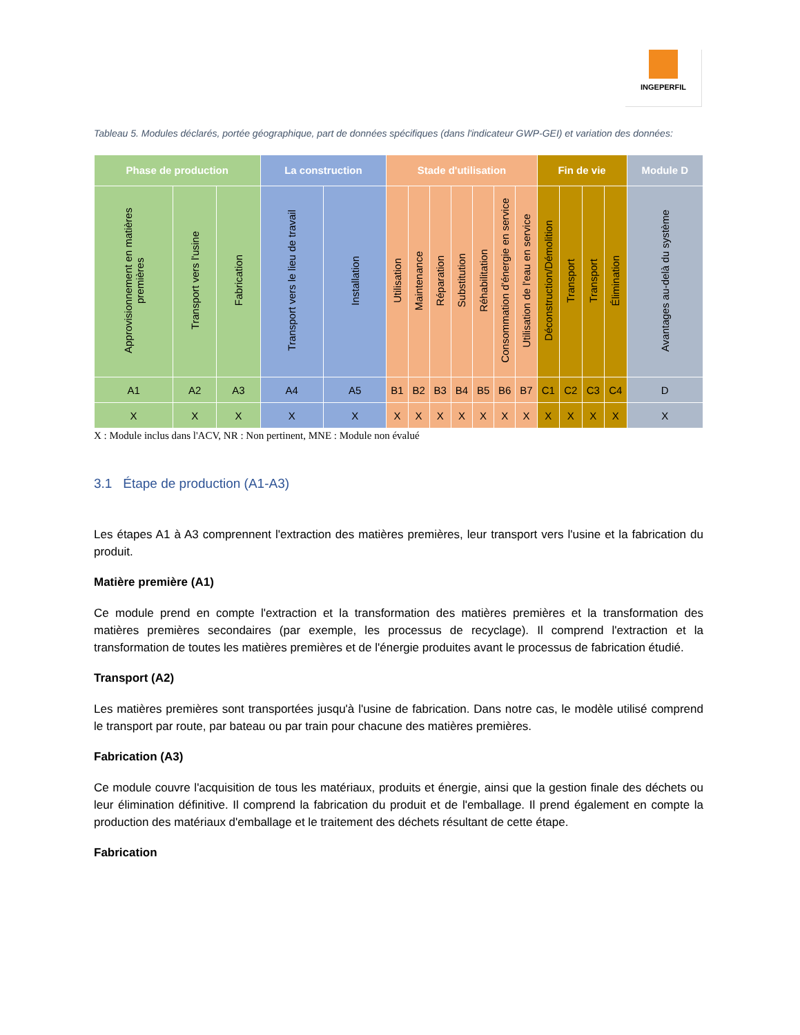INGEPERFIL
Tableau 5. Modules déclarés, portée géographique, part de données spécifiques (dans l'indicateur GWP-GEI) et variation des données:
| Phase de production | | | La construction | | Stade d'utilisation | | | | | | | Fin de vie | | | | Module D |
| --- | --- | --- | --- | --- | --- | --- | --- | --- | --- | --- | --- | --- | --- | --- | --- | --- |
| Approvisionnement en matières premières | Transport vers l'usine | Fabrication | Transport vers le lieu de travail | Installation | Utilisation | Maintenance | Réparation | Substitution | Réhabilitation | Consommation d'énergie en service | Utilisation de l'eau en service | Déconstruction/Démolition | Transport | Transport | Élimination | Avantages au-delà du système |
| A1 | A2 | A3 | A4 | A5 | B1 | B2 | B3 | B4 | B5 | B6 | B7 | C1 | C2 | C3 | C4 | D |
| X | X | X | X | X | X | X | X | X | X | X | X | X | X | X | X | X |
X : Module inclus dans l'ACV, NR : Non pertinent, MNE : Module non évalué
3.1 Étape de production (A1-A3)
Les étapes A1 à A3 comprennent l'extraction des matières premières, leur transport vers l'usine et la fabrication du produit.
Matière première (A1)
Ce module prend en compte l'extraction et la transformation des matières premières et la transformation des matières premières secondaires (par exemple, les processus de recyclage). Il comprend l'extraction et la transformation de toutes les matières premières et de l'énergie produites avant le processus de fabrication étudié.
Transport (A2)
Les matières premières sont transportées jusqu'à l'usine de fabrication. Dans notre cas, le modèle utilisé comprend le transport par route, par bateau ou par train pour chacune des matières premières.
Fabrication (A3)
Ce module couvre l'acquisition de tous les matériaux, produits et énergie, ainsi que la gestion finale des déchets ou leur élimination définitive. Il comprend la fabrication du produit et de l'emballage. Il prend également en compte la production des matériaux d'emballage et le traitement des déchets résultant de cette étape.
Fabrication